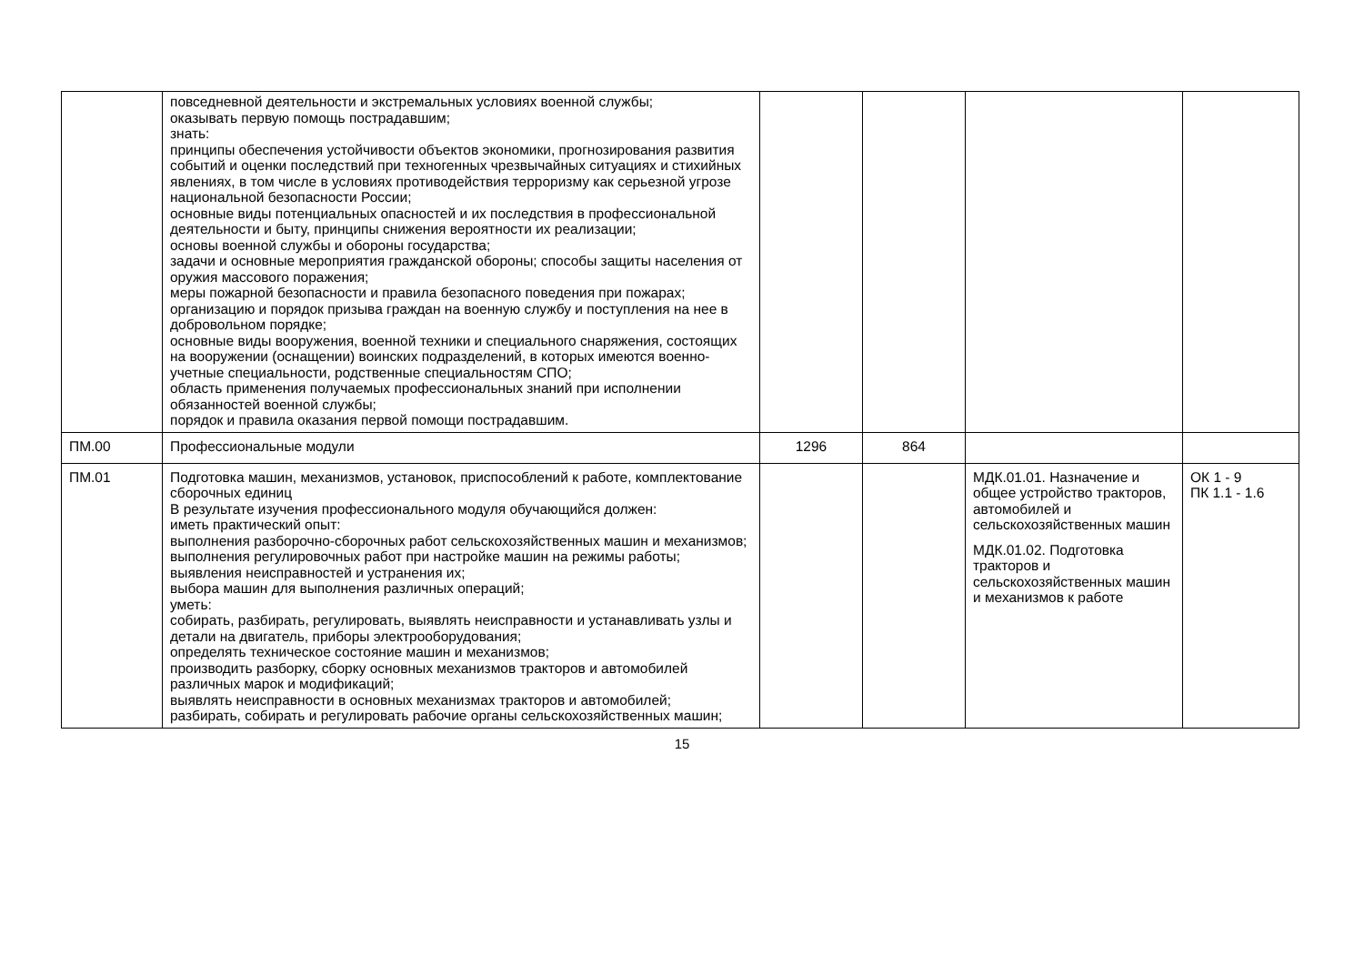| | повседневной деятельности и экстремальных условиях военной службы; оказывать первую помощь пострадавшим; знать: принципы обеспечения устойчивости объектов экономики, прогнозирования развития событий и оценки последствий при техногенных чрезвычайных ситуациях и стихийных явлениях, в том числе в условиях противодействия терроризму как серьезной угрозе национальной безопасности России; основные виды потенциальных опасностей и их последствия в профессиональной деятельности и быту, принципы снижения вероятности их реализации; основы военной службы и обороны государства; задачи и основные мероприятия гражданской обороны; способы защиты населения от оружия массового поражения; меры пожарной безопасности и правила безопасного поведения при пожарах; организацию и порядок призыва граждан на военную службу и поступления на нее в добровольном порядке; основные виды вооружения, военной техники и специального снаряжения, состоящих на вооружении (оснащении) воинских подразделений, в которых имеются военно-учетные специальности, родственные специальностям СПО; область применения получаемых профессиональных знаний при исполнении обязанностей военной службы; порядок и правила оказания первой помощи пострадавшим. | | | | |
| ПМ.00 | Профессиональные модули | 1296 | 864 | | |
| ПМ.01 | Подготовка машин, механизмов, установок, приспособлений к работе, комплектование сборочных единиц В результате изучения профессионального модуля обучающийся должен: иметь практический опыт: выполнения разборочно-сборочных работ сельскохозяйственных машин и механизмов; выполнения регулировочных работ при настройке машин на режимы работы; выявления неисправностей и устранения их; выбора машин для выполнения различных операций; уметь: собирать, разбирать, регулировать, выявлять неисправности и устанавливать узлы и детали на двигатель, приборы электрооборудования; определять техническое состояние машин и механизмов; производить разборку, сборку основных механизмов тракторов и автомобилей различных марок и модификаций; выявлять неисправности в основных механизмах тракторов и автомобилей; разбирать, собирать и регулировать рабочие органы сельскохозяйственных машин; | | | МДК.01.01. Назначение и общее устройство тракторов, автомобилей и сельскохозяйственных машин МДК.01.02. Подготовка тракторов и сельскохозяйственных машин и механизмов к работе | ОК 1 - 9 ПК 1.1 - 1.6 |
15